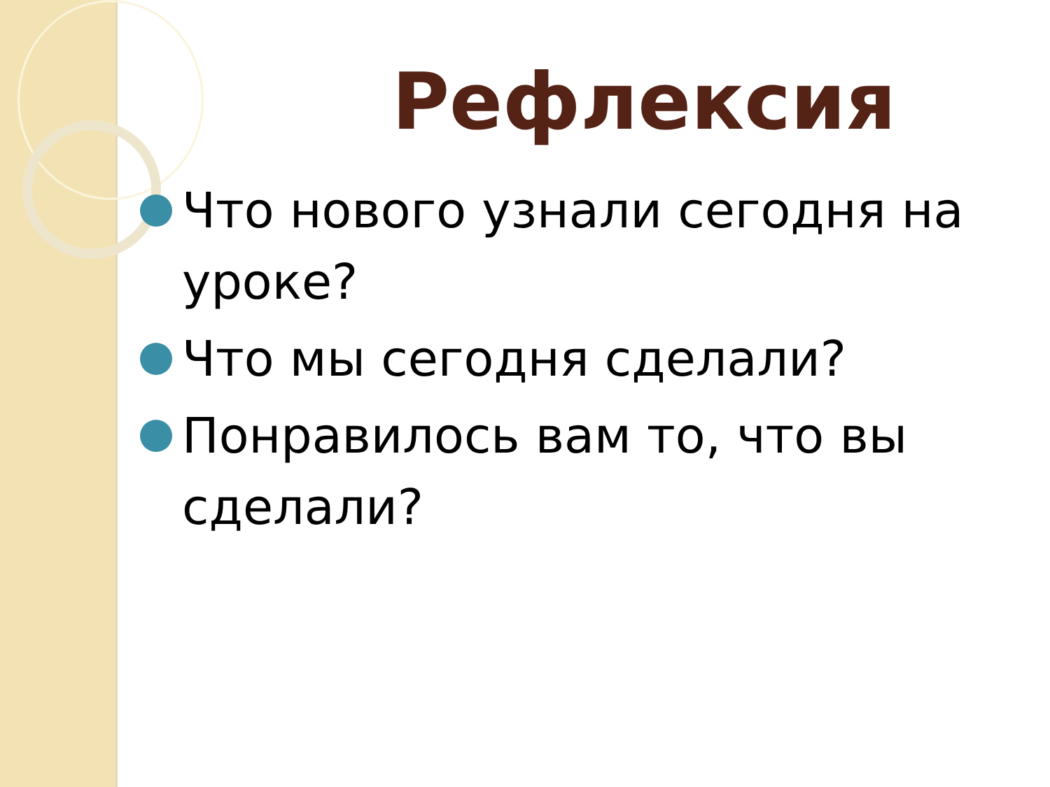Рефлексия
Что нового узнали сегодня на уроке?
Что мы сегодня сделали?
Понравилось вам то, что вы сделали?